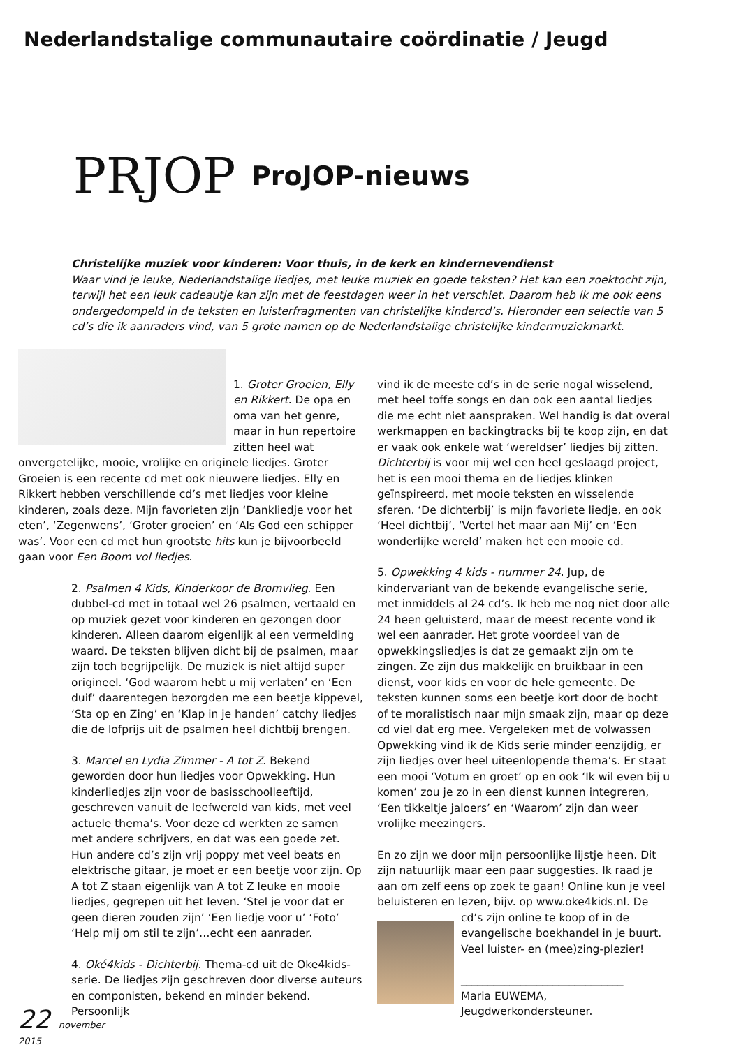Nederlandstalige communautaire coördinatie / Jeugd
PRJOP
ProJOP-nieuws
Christelijke muziek voor kinderen: Voor thuis, in de kerk en kindernevendienst
Waar vind je leuke, Nederlandstalige liedjes, met leuke muziek en goede teksten? Het kan een zoektocht zijn, terwijl het een leuk cadeautje kan zijn met de feestdagen weer in het verschiet. Daarom heb ik me ook eens ondergedompeld in de teksten en luisterfragmenten van christelijke kindercd’s. Hieronder een selectie van 5 cd’s die ik aanraders vind, van 5 grote namen op de Nederlandstalige christelijke kindermuziekmarkt.
1. Groter Groeien, Elly en Rikkert. De opa en oma van het genre, maar in hun repertoire zitten heel wat onvergetelijke, mooie, vrolijke en originele liedjes. Groter Groeien is een recente cd met ook nieuwere liedjes. Elly en Rikkert hebben verschillende cd’s met liedjes voor kleine kinderen, zoals deze. Mijn favorieten zijn ‘Dankliedje voor het eten’, ‘Zegenwens’, ‘Groter groeien’ en ‘Als God een schipper was’. Voor een cd met hun grootste hits kun je bijvoorbeeld gaan voor Een Boom vol liedjes.
2. Psalmen 4 Kids, Kinderkoor de Bromvlieg. Een dubbel-cd met in totaal wel 26 psalmen, vertaald en op muziek gezet voor kinderen en gezongen door kinderen. Alleen daarom eigenlijk al een vermelding waard. De teksten blijven dicht bij de psalmen, maar zijn toch begrijpelijk. De muziek is niet altijd super origineel. ‘God waarom hebt u mij verlaten’ en ‘Een duif’ daarentegen bezorgden me een beetje kippevel, ‘Sta op en Zing’ en ‘Klap in je handen’ catchy liedjes die de lofprijs uit de psalmen heel dichtbij brengen.
3. Marcel en Lydia Zimmer - A tot Z. Bekend geworden door hun liedjes voor Opwekking. Hun kinderliedjes zijn voor de basisschoolleeftijd, geschreven vanuit de leefwereld van kids, met veel actuele thema’s. Voor deze cd werkten ze samen met andere schrijvers, en dat was een goede zet. Hun andere cd’s zijn vrij poppy met veel beats en elektrische gitaar, je moet er een beetje voor zijn. Op A tot Z staan eigenlijk van A tot Z leuke en mooie liedjes, gegrepen uit het leven. ‘Stel je voor dat er geen dieren zouden zijn’ ‘Een liedje voor u’ ‘Foto’ ‘Help mij om stil te zijn’…echt een aanrader.
4. Oké4kids - Dichterbij. Thema-cd uit de Oke4kids-serie. De liedjes zijn geschreven door diverse auteurs en componisten, bekend en minder bekend. Persoonlijk
vind ik de meeste cd’s in de serie nogal wisselend, met heel toffe songs en dan ook een aantal liedjes die me echt niet aanspraken. Wel handig is dat overal werkmappen en backingtracks bij te koop zijn, en dat er vaak ook enkele wat ‘wereldser’ liedjes bij zitten. Dichterbij is voor mij wel een heel geslaagd project, het is een mooi thema en de liedjes klinken geïnspireerd, met mooie teksten en wisselende sferen. ‘De dichterbij’ is mijn favoriete liedje, en ook ‘Heel dichtbij’, ‘Vertel het maar aan Mij’ en ‘Een wonderlijke wereld’ maken het een mooie cd.
5. Opwekking 4 kids - nummer 24. Jup, de kindervariant van de bekende evangelische serie, met inmiddels al 24 cd’s. Ik heb me nog niet door alle 24 heen geluisterd, maar de meest recente vond ik wel een aanrader. Het grote voordeel van de opwekkingsliedjes is dat ze gemaakt zijn om te zingen. Ze zijn dus makkelijk en bruikbaar in een dienst, voor kids en voor de hele gemeente. De teksten kunnen soms een beetje kort door de bocht of te moralistisch naar mijn smaak zijn, maar op deze cd viel dat erg mee. Vergeleken met de volwassen Opwekking vind ik de Kids serie minder eenzijdig, er zijn liedjes over heel uiteenlopende thema’s. Er staat een mooi ‘Votum en groet’ op en ook ‘Ik wil even bij u komen’ zou je zo in een dienst kunnen integreren, ‘Een tikkeltje jaloers’ en ‘Waarom’ zijn dan weer vrolijke meezingers.
En zo zijn we door mijn persoonlijke lijstje heen. Dit zijn natuurlijk maar een paar suggesties. Ik raad je aan om zelf eens op zoek te gaan! Online kun je veel beluisteren en lezen, bijv. op www.oke4kids.nl. De cd’s zijn online te koop of in de evangelische boekhandel in je buurt. Veel luister- en (mee)zing-plezier!
______________________________
Maria EUWEMA,
Jeugdwerkondersteuner.
22 november 2015